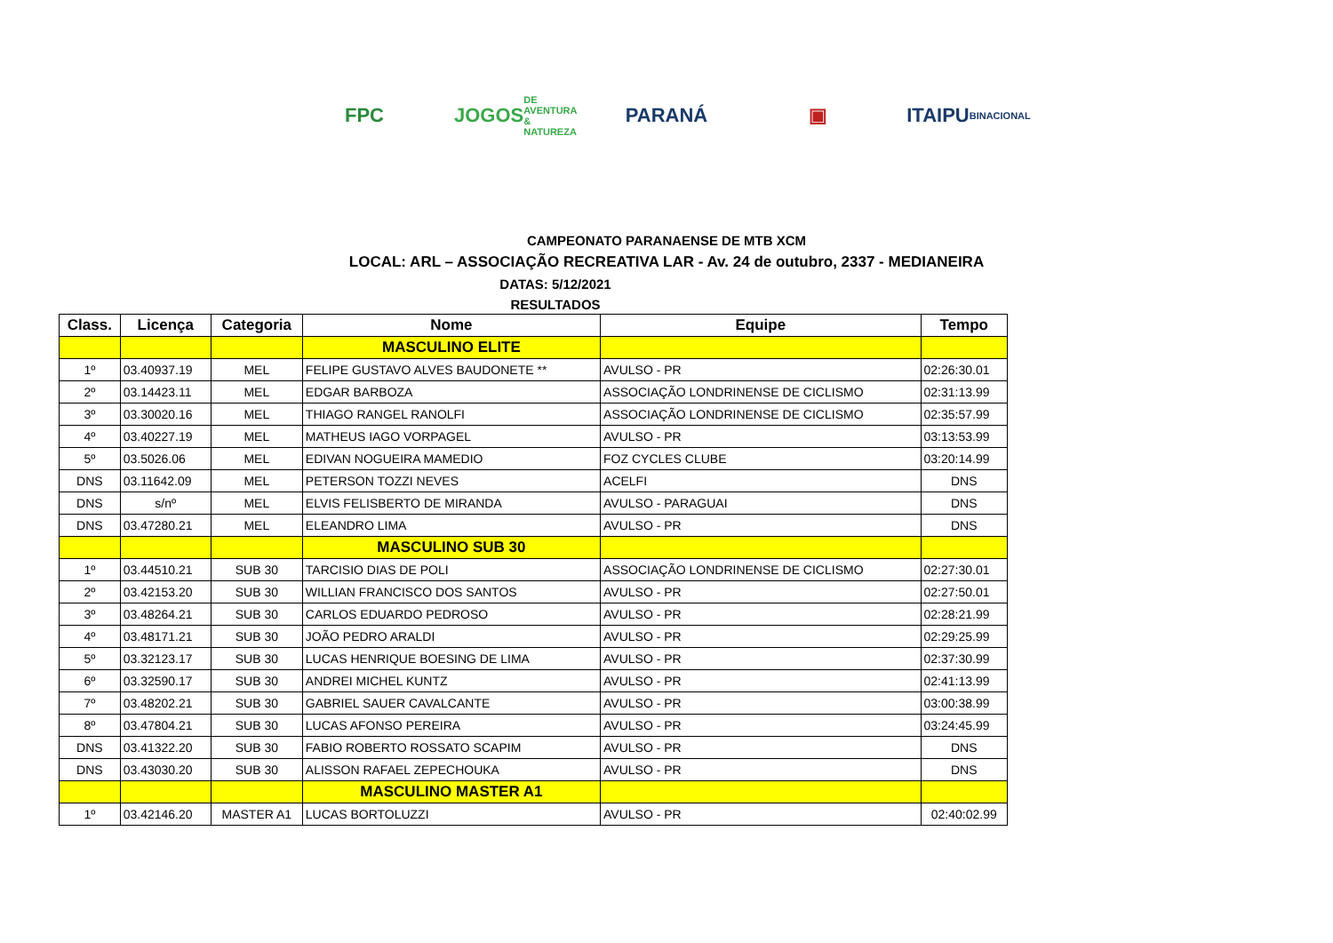FPC
JOGOS
DE AVENTURA & NATUREZA
PARANÁ ▣
ITAIPU
BINACIONAL
CAMPEONATO PARANAENSE DE MTB XCM
LOCAL: ARL – ASSOCIAÇÃO RECREATIVA LAR - Av. 24 de outubro, 2337 - MEDIANEIRA
DATAS: 5/12/2021
RESULTADOS
| Class. | Licença | Categoria | Nome | Equipe | Tempo |
| --- | --- | --- | --- | --- | --- |
| | | | MASCULINO ELITE | | |
| 1º | 03.40937.19 | MEL | FELIPE GUSTAVO ALVES BAUDONETE ** | AVULSO - PR | 02:26:30.01 |
| 2º | 03.14423.11 | MEL | EDGAR BARBOZA | ASSOCIAÇÃO LONDRINENSE DE CICLISMO | 02:31:13.99 |
| 3º | 03.30020.16 | MEL | THIAGO RANGEL RANOLFI | ASSOCIAÇÃO LONDRINENSE DE CICLISMO | 02:35:57.99 |
| 4º | 03.40227.19 | MEL | MATHEUS IAGO VORPAGEL | AVULSO - PR | 03:13:53.99 |
| 5º | 03.5026.06 | MEL | EDIVAN NOGUEIRA MAMEDIO | FOZ CYCLES CLUBE | 03:20:14.99 |
| DNS | 03.11642.09 | MEL | PETERSON TOZZI NEVES | ACELFI | DNS |
| DNS | s/nº | MEL | ELVIS FELISBERTO DE MIRANDA | AVULSO - PARAGUAI | DNS |
| DNS | 03.47280.21 | MEL | ELEANDRO LIMA | AVULSO - PR | DNS |
| | | | MASCULINO SUB 30 | | |
| 1º | 03.44510.21 | SUB 30 | TARCISIO DIAS DE POLI | ASSOCIAÇÃO LONDRINENSE DE CICLISMO | 02:27:30.01 |
| 2º | 03.42153.20 | SUB 30 | WILLIAN FRANCISCO DOS SANTOS | AVULSO - PR | 02:27:50.01 |
| 3º | 03.48264.21 | SUB 30 | CARLOS EDUARDO PEDROSO | AVULSO - PR | 02:28:21.99 |
| 4º | 03.48171.21 | SUB 30 | JOÃO PEDRO ARALDI | AVULSO - PR | 02:29:25.99 |
| 5º | 03.32123.17 | SUB 30 | LUCAS HENRIQUE BOESING DE LIMA | AVULSO - PR | 02:37:30.99 |
| 6º | 03.32590.17 | SUB 30 | ANDREI MICHEL KUNTZ | AVULSO - PR | 02:41:13.99 |
| 7º | 03.48202.21 | SUB 30 | GABRIEL SAUER CAVALCANTE | AVULSO - PR | 03:00:38.99 |
| 8º | 03.47804.21 | SUB 30 | LUCAS AFONSO PEREIRA | AVULSO - PR | 03:24:45.99 |
| DNS | 03.41322.20 | SUB 30 | FABIO ROBERTO ROSSATO SCAPIM | AVULSO - PR | DNS |
| DNS | 03.43030.20 | SUB 30 | ALISSON RAFAEL ZEPECHOUKA | AVULSO - PR | DNS |
| | | | MASCULINO MASTER A1 | | |
| 1º | 03.42146.20 | MASTER A1 | LUCAS BORTOLUZZI | AVULSO - PR | 02:40:02.99 |